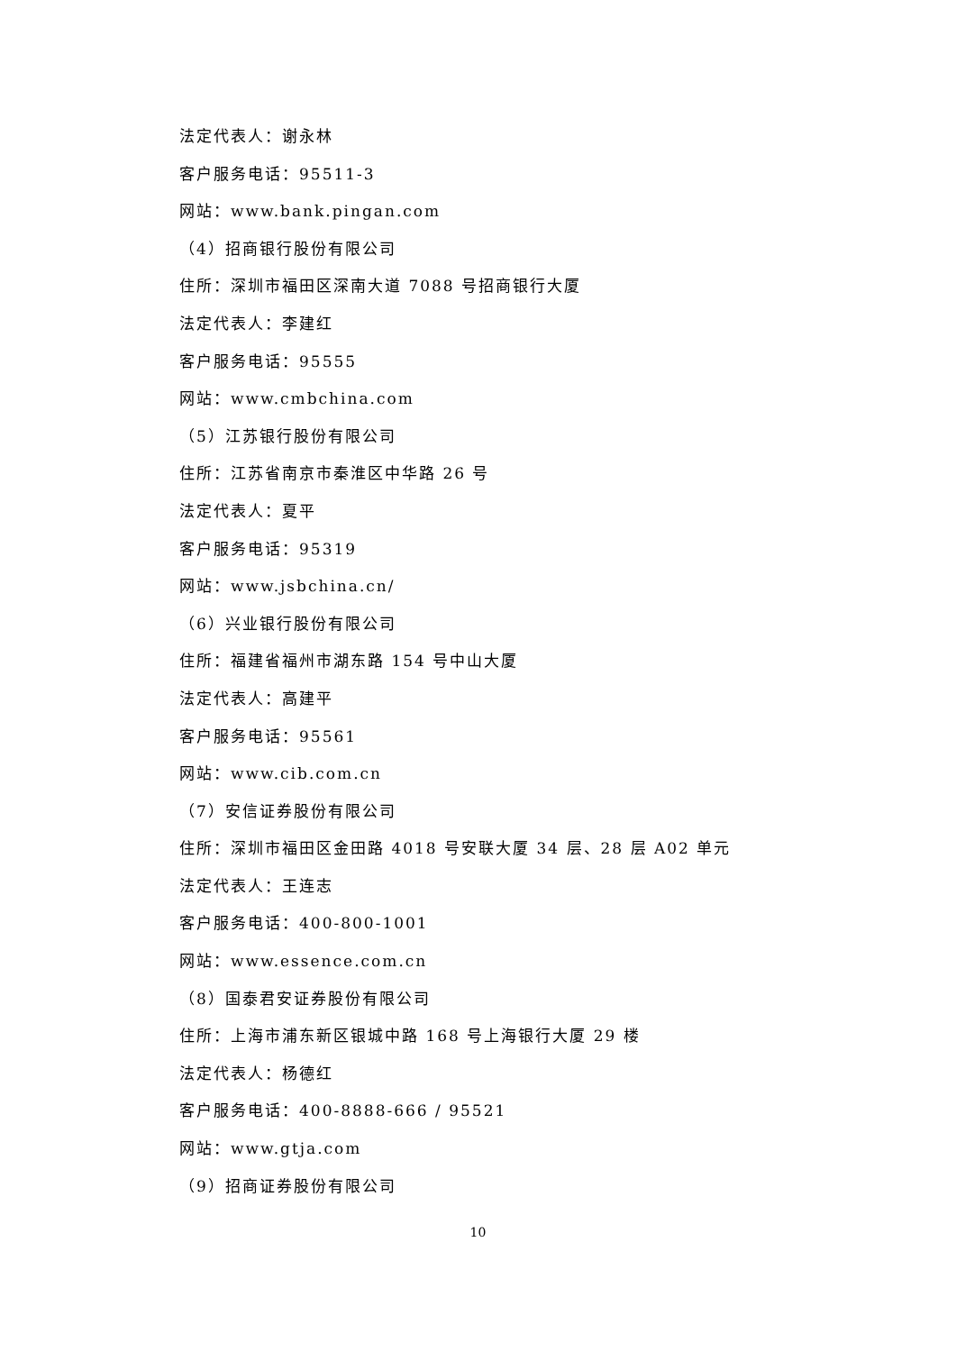法定代表人：谢永林
客户服务电话：95511-3
网站：www.bank.pingan.com
（4）招商银行股份有限公司
住所：深圳市福田区深南大道 7088 号招商银行大厦
法定代表人：李建红
客户服务电话：95555
网站：www.cmbchina.com
（5）江苏银行股份有限公司
住所：江苏省南京市秦淮区中华路 26 号
法定代表人：夏平
客户服务电话：95319
网站：www.jsbchina.cn/
（6）兴业银行股份有限公司
住所：福建省福州市湖东路 154 号中山大厦
法定代表人：高建平
客户服务电话：95561
网站：www.cib.com.cn
（7）安信证券股份有限公司
住所：深圳市福田区金田路 4018 号安联大厦 34 层、28 层 A02 单元
法定代表人：王连志
客户服务电话：400-800-1001
网站：www.essence.com.cn
（8）国泰君安证券股份有限公司
住所：上海市浦东新区银城中路 168 号上海银行大厦 29 楼
法定代表人：杨德红
客户服务电话：400-8888-666 / 95521
网站：www.gtja.com
（9）招商证券股份有限公司
10